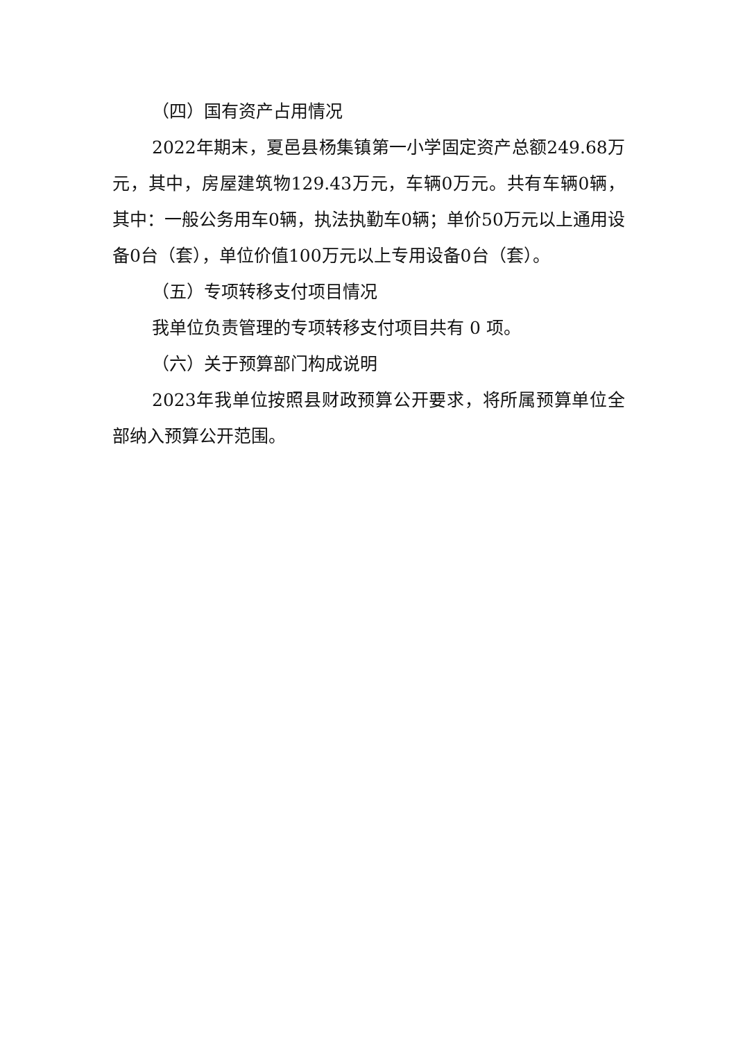（四）国有资产占用情况
2022年期末，夏邑县杨集镇第一小学固定资产总额249.68万元，其中，房屋建筑物129.43万元，车辆0万元。共有车辆0辆，其中：一般公务用车0辆，执法执勤车0辆；单价50万元以上通用设备0台（套），单位价值100万元以上专用设备0台（套）。
（五）专项转移支付项目情况
我单位负责管理的专项转移支付项目共有 0 项。
（六）关于预算部门构成说明
2023年我单位按照县财政预算公开要求，将所属预算单位全部纳入预算公开范围。